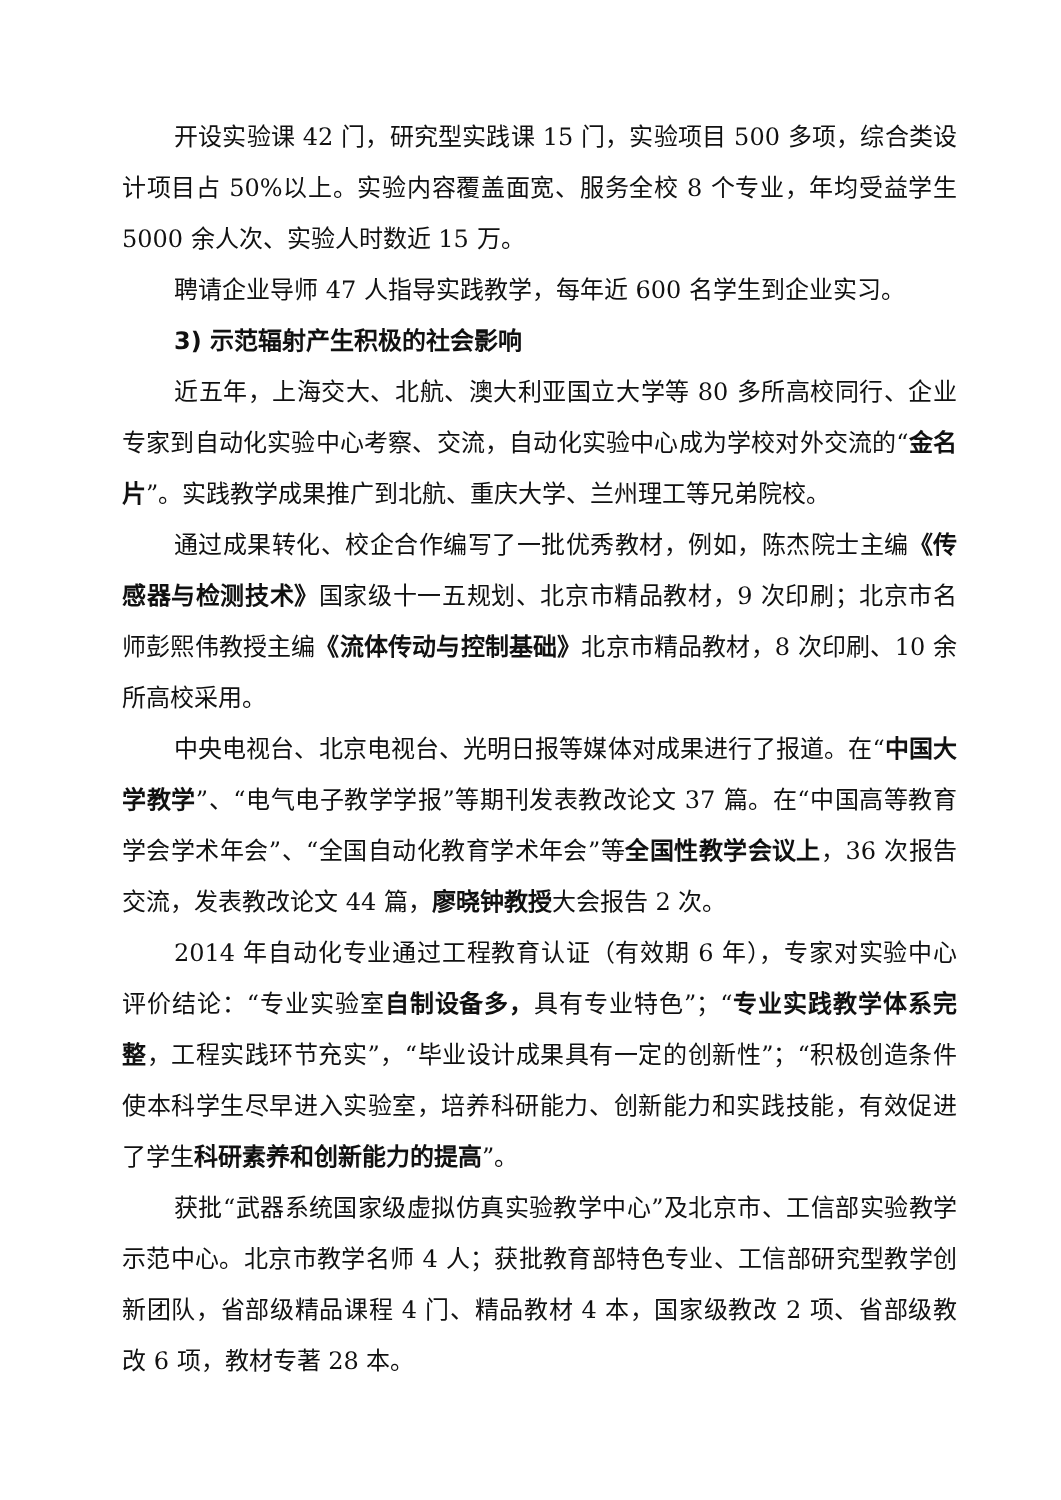开设实验课 42 门，研究型实践课 15 门，实验项目 500 多项，综合类设计项目占 50%以上。实验内容覆盖面宽、服务全校 8 个专业，年均受益学生 5000 余人次、实验人时数近 15 万。
聘请企业导师 47 人指导实践教学，每年近 600 名学生到企业实习。
3) 示范辐射产生积极的社会影响
近五年，上海交大、北航、澳大利亚国立大学等 80 多所高校同行、企业专家到自动化实验中心考察、交流，自动化实验中心成为学校对外交流的“金名片”。实践教学成果推广到北航、重庆大学、兰州理工等兄弟院校。
通过成果转化、校企合作编写了一批优秀教材，例如，陈杰院士主编《传感器与检测技术》国家级十一五规划、北京市精品教材，9 次印刷；北京市名师彭熙伟教授主编《流体传动与控制基础》北京市精品教材，8 次印刷、10 余所高校采用。
中央电视台、北京电视台、光明日报等媒体对成果进行了报道。在“中国大学教学”、“电气电子教学学报”等期刊发表教改论文 37 篇。在“中国高等教育学会学术年会”、“全国自动化教育学术年会”等全国性教学会议上，36 次报告交流，发表教改论文 44 篇，廖晓钟教授大会报告 2 次。
2014 年自动化专业通过工程教育认证（有效期 6 年），专家对实验中心评价结论：“专业实验室自制设备多，具有专业特色”；“专业实践教学体系完整，工程实践环节充实”，“毕业设计成果具有一定的创新性”；“积极创造条件使本科学生尽早进入实验室，培养科研能力、创新能力和实践技能，有效促进了学生科研素养和创新能力的提高”。
获批“武器系统国家级虚拟仿真实验教学中心”及北京市、工信部实验教学示范中心。北京市教学名师 4 人；获批教育部特色专业、工信部研究型教学创新团队，省部级精品课程 4 门、精品教材 4 本，国家级教改 2 项、省部级教改 6 项，教材专著 28 本。